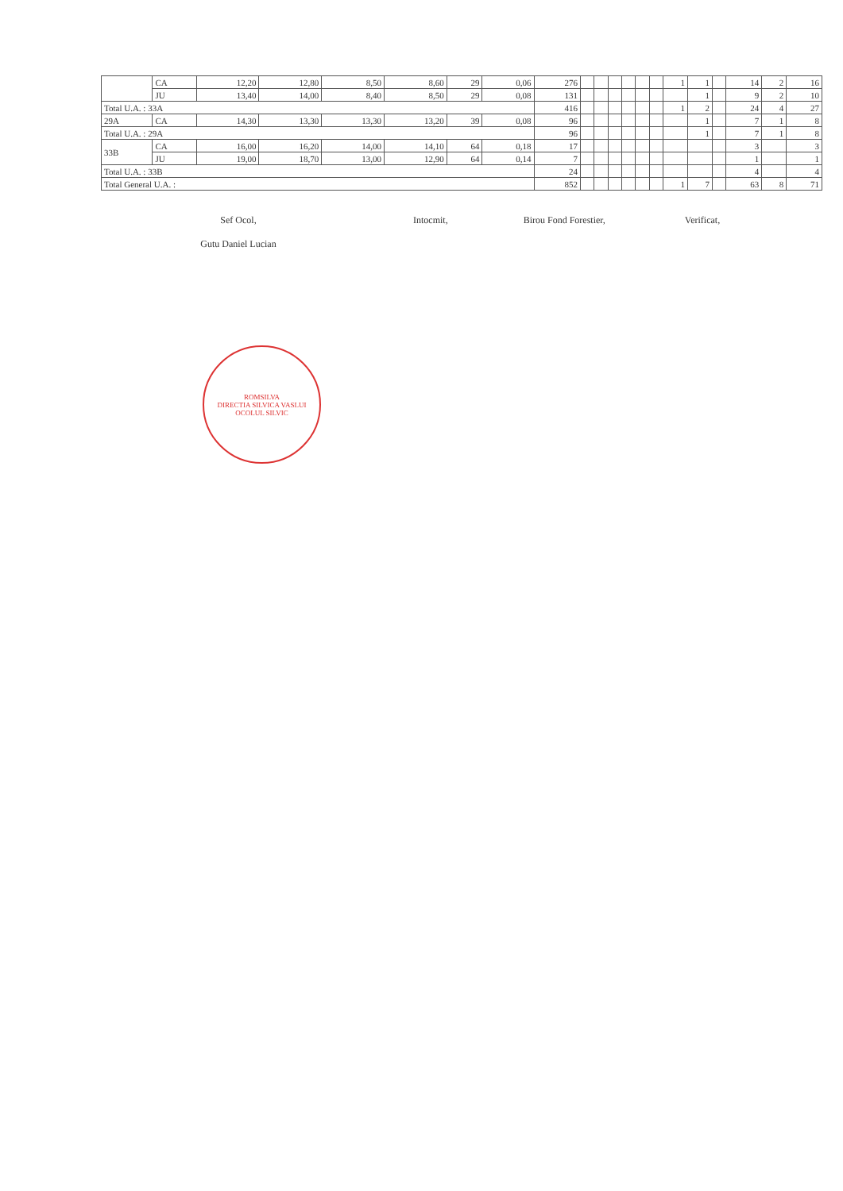| | CA | 12,20 | 12,80 | 8,50 | 8,60 | 29 | 0,06 | 276 | | | | | | | 1 | 1 | | 14 | 2 | 16 |
| | JU | 13,40 | 14,00 | 8,40 | 8,50 | 29 | 0,08 | 131 | | | | | | | | 1 | | 9 | 2 | 10 |
| Total U.A. : 33A | | | | | | | | 416 | | | | | | | 1 | 2 | | 24 | 4 | 27 |
| 29A | CA | 14,30 | 13,30 | 13,30 | 13,20 | 39 | 0,08 | 96 | | | | | | | | 1 | | 7 | 1 | 8 |
| Total U.A. : 29A | | | | | | | | 96 | | | | | | | | 1 | | 7 | 1 | 8 |
| 33B | CA | 16,00 | 16,20 | 14,00 | 14,10 | 64 | 0,18 | 17 | | | | | | | | | | 3 | | 3 |
| | JU | 19,00 | 18,70 | 13,00 | 12,90 | 64 | 0,14 | 7 | | | | | | | | | | 1 | | 1 |
| Total U.A. : 33B | | | | | | | | 24 | | | | | | | | | | 4 | | 4 |
| Total General U.A. : | | | | | | | | 852 | | | | | | | 1 | 7 | | 63 | 8 | 71 |
Sef Ocol,
Gutu Daniel Lucian
Intocmit, Birou Fond Forestier, Verificat,
ROMSILVA
DIRECTIA SILVICA VASLUI
OCOLUL SILVIC